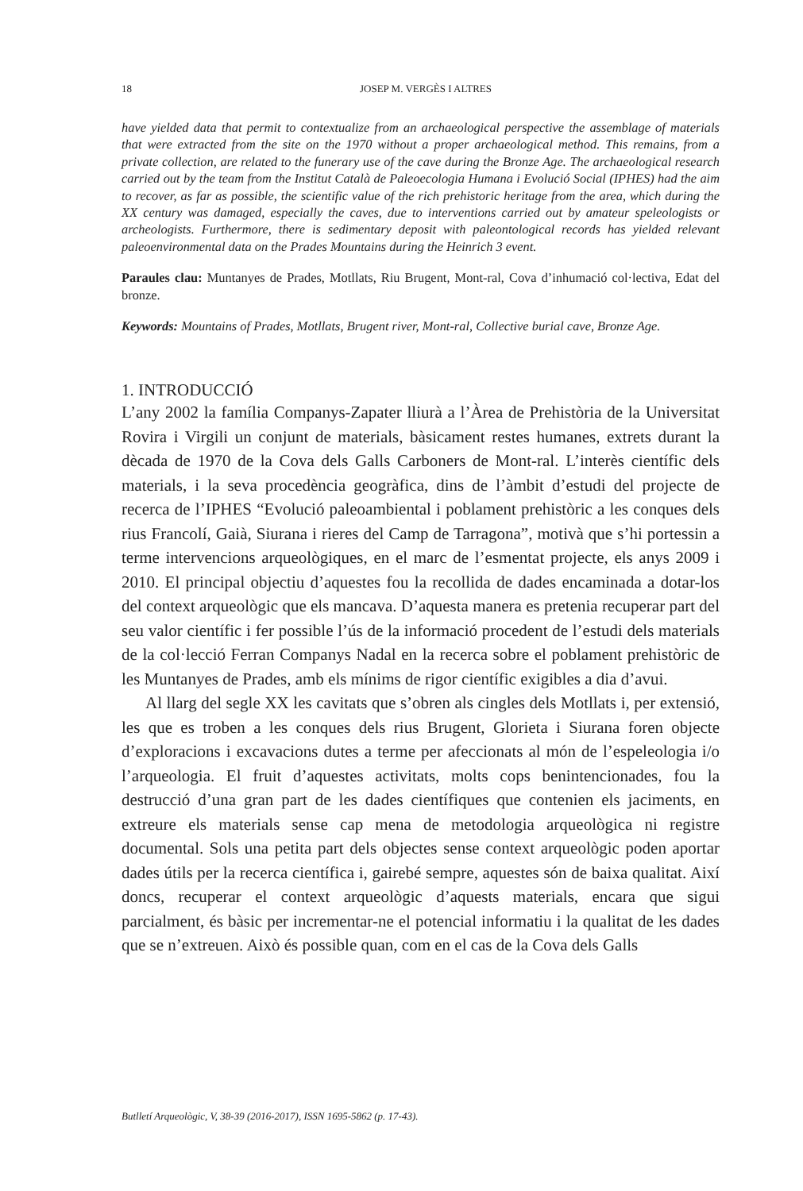18
JOSEP M. VERGÈS I ALTRES
have yielded data that permit to contextualize from an archaeological perspective the assemblage of materials that were extracted from the site on the 1970 without a proper archaeological method. This remains, from a private collection, are related to the funerary use of the cave during the Bronze Age. The archaeological research carried out by the team from the Institut Català de Paleoecologia Humana i Evolució Social (IPHES) had the aim to recover, as far as possible, the scientific value of the rich prehistoric heritage from the area, which during the XX century was damaged, especially the caves, due to interventions carried out by amateur speleologists or archeologists. Furthermore, there is sedimentary deposit with paleontological records has yielded relevant paleoenvironmental data on the Prades Mountains during the Heinrich 3 event.
Paraules clau: Muntanyes de Prades, Motllats, Riu Brugent, Mont-ral, Cova d’inhumació col·lectiva, Edat del bronze.
Keywords: Mountains of Prades, Motllats, Brugent river, Mont-ral, Collective burial cave, Bronze Age.
1. INTRODUCCIÓ
L’any 2002 la família Companys-Zapater lliurà a l’Àrea de Prehistòria de la Universitat Rovira i Virgili un conjunt de materials, bàsicament restes humanes, extrets durant la dècada de 1970 de la Cova dels Galls Carboners de Mont-ral. L’interès científic dels materials, i la seva procedència geogràfica, dins de l’àmbit d’estudi del projecte de recerca de l’IPHES “Evolució paleoambiental i poblament prehistòric a les conques dels rius Francolí, Gaià, Siurana i rieres del Camp de Tarragona”, motivà que s’hi portessin a terme intervencions arqueològiques, en el marc de l’esmentat projecte, els anys 2009 i 2010. El principal objectiu d’aquestes fou la recollida de dades encaminada a dotar-los del context arqueològic que els mancava. D’aquesta manera es pretenia recuperar part del seu valor científic i fer possible l’ús de la informació procedent de l’estudi dels materials de la col·lecció Ferran Companys Nadal en la recerca sobre el poblament prehistòric de les Muntanyes de Prades, amb els mínims de rigor científic exigibles a dia d’avui.
Al llarg del segle XX les cavitats que s’obren als cingles dels Motllats i, per extensió, les que es troben a les conques dels rius Brugent, Glorieta i Siurana foren objecte d’exploracions i excavacions dutes a terme per afeccionats al món de l’espeleologia i/o l’arqueologia. El fruit d’aquestes activitats, molts cops benintencionades, fou la destrucció d’una gran part de les dades científiques que contenien els jaciments, en extreure els materials sense cap mena de metodologia arqueològica ni registre documental. Sols una petita part dels objectes sense context arqueològic poden aportar dades útils per la recerca científica i, gairebé sempre, aquestes són de baixa qualitat. Així doncs, recuperar el context arqueològic d’aquests materials, encara que sigui parcialment, és bàsic per incrementar-ne el potencial informatiu i la qualitat de les dades que se n’extreuen. Això és possible quan, com en el cas de la Cova dels Galls
Butlletí Arqueològic, V, 38-39 (2016-2017), ISSN 1695-5862 (p. 17-43).